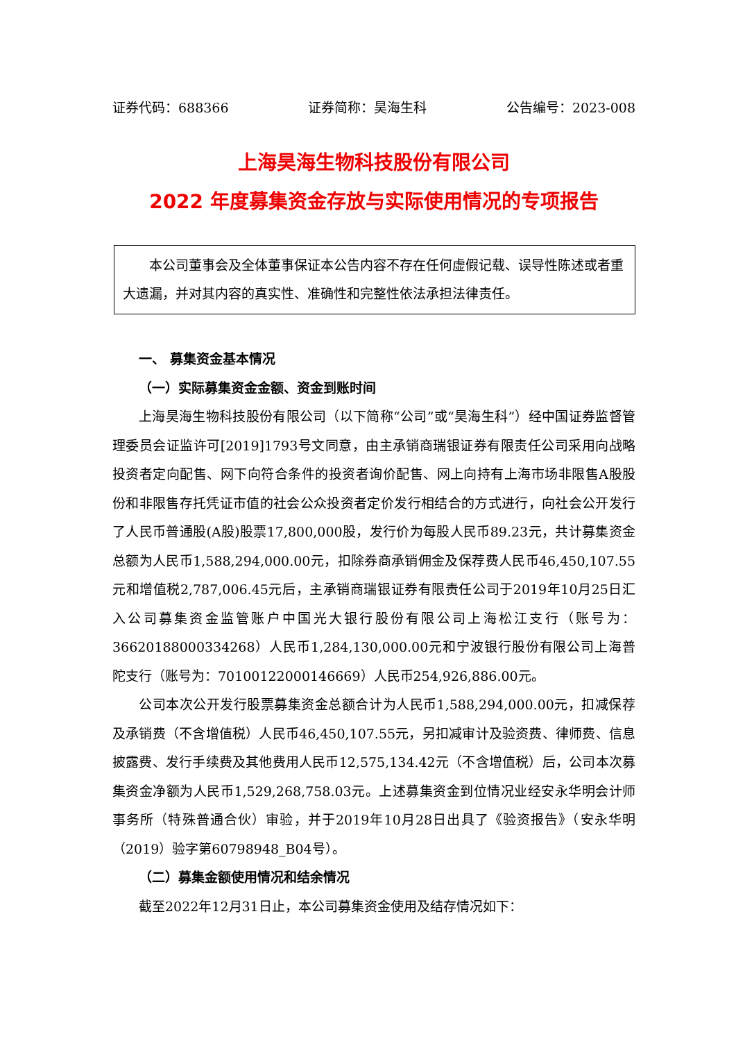证券代码：688366 证券简称：昊海生科 公告编号：2023-008
上海昊海生物科技股份有限公司
2022 年度募集资金存放与实际使用情况的专项报告
本公司董事会及全体董事保证本公告内容不存在任何虚假记载、误导性陈述或者重大遗漏，并对其内容的真实性、准确性和完整性依法承担法律责任。
一、 募集资金基本情况
（一）实际募集资金金额、资金到账时间
上海昊海生物科技股份有限公司（以下简称“公司”或“昊海生科”）经中国证券监督管理委员会证监许可[2019]1793号文同意，由主承销商瑞银证券有限责任公司采用向战略投资者定向配售、网下向符合条件的投资者询价配售、网上向持有上海市场非限售A股股份和非限售存托凭证市值的社会公众投资者定价发行相结合的方式进行，向社会公开发行了人民币普通股(A股)股票17,800,000股，发行价为每股人民币89.23元，共计募集资金总额为人民币1,588,294,000.00元，扣除券商承销佣金及保荐费人民币46,450,107.55元和增值税2,787,006.45元后，主承销商瑞银证券有限责任公司于2019年10月25日汇入公司募集资金监管账户中国光大银行股份有限公司上海松江支行（账号为：36620188000334268）人民币1,284,130,000.00元和宁波银行股份有限公司上海普陀支行（账号为：70100122000146669）人民币254,926,886.00元。
公司本次公开发行股票募集资金总额合计为人民币1,588,294,000.00元，扣减保荐及承销费（不含增值税）人民币46,450,107.55元，另扣减审计及验资费、律师费、信息披露费、发行手续费及其他费用人民币12,575,134.42元（不含增值税）后，公司本次募集资金净额为人民币1,529,268,758.03元。上述募集资金到位情况业经安永华明会计师事务所（特殊普通合伙）审验，并于2019年10月28日出具了《验资报告》（安永华明（2019）验字第60798948_B04号）。
（二）募集金额使用情况和结余情况
截至2022年12月31日止，本公司募集资金使用及结存情况如下：